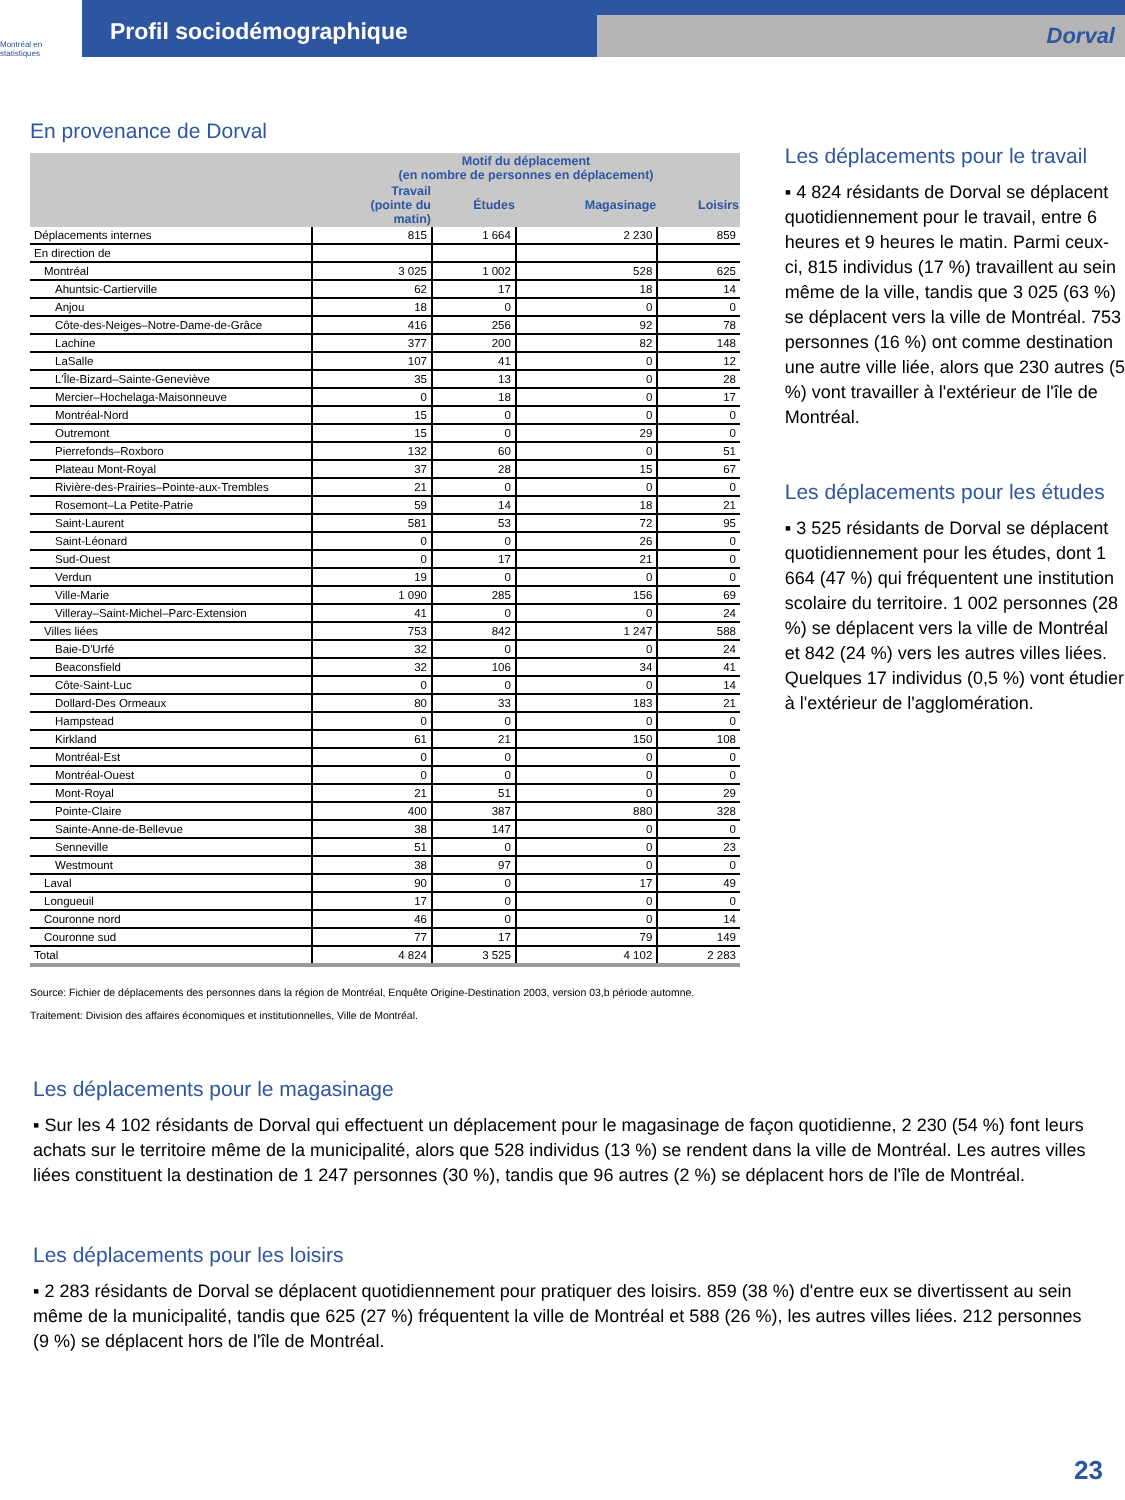Montréal en statistiques
Profil sociodémographique
Dorval
En provenance de Dorval
| | Motif du déplacement (en nombre de personnes en déplacement) | | | |
| --- | --- | --- | --- | --- |
| | Travail (pointe du matin) | Études | Magasinage | Loisirs |
| Déplacements internes | 815 | 1 664 | 2 230 | 859 |
| En direction de | | | | |
| Montréal | 3 025 | 1 002 | 528 | 625 |
| Ahuntsic-Cartierville | 62 | 17 | 18 | 14 |
| Anjou | 18 | 0 | 0 | 0 |
| Côte-des-Neiges–Notre-Dame-de-Grâce | 416 | 256 | 92 | 78 |
| Lachine | 377 | 200 | 82 | 148 |
| LaSalle | 107 | 41 | 0 | 12 |
| L'Île-Bizard–Sainte-Geneviève | 35 | 13 | 0 | 28 |
| Mercier–Hochelaga-Maisonneuve | 0 | 18 | 0 | 17 |
| Montréal-Nord | 15 | 0 | 0 | 0 |
| Outremont | 15 | 0 | 29 | 0 |
| Pierrefonds–Roxboro | 132 | 60 | 0 | 51 |
| Plateau Mont-Royal | 37 | 28 | 15 | 67 |
| Rivière-des-Prairies–Pointe-aux-Trembles | 21 | 0 | 0 | 0 |
| Rosemont–La Petite-Patrie | 59 | 14 | 18 | 21 |
| Saint-Laurent | 581 | 53 | 72 | 95 |
| Saint-Léonard | 0 | 0 | 26 | 0 |
| Sud-Ouest | 0 | 17 | 21 | 0 |
| Verdun | 19 | 0 | 0 | 0 |
| Ville-Marie | 1 090 | 285 | 156 | 69 |
| Villeray–Saint-Michel–Parc-Extension | 41 | 0 | 0 | 24 |
| Villes liées | 753 | 842 | 1 247 | 588 |
| Baie-D'Urfé | 32 | 0 | 0 | 24 |
| Beaconsfield | 32 | 106 | 34 | 41 |
| Côte-Saint-Luc | 0 | 0 | 0 | 14 |
| Dollard-Des Ormeaux | 80 | 33 | 183 | 21 |
| Hampstead | 0 | 0 | 0 | 0 |
| Kirkland | 61 | 21 | 150 | 108 |
| Montréal-Est | 0 | 0 | 0 | 0 |
| Montréal-Ouest | 0 | 0 | 0 | 0 |
| Mont-Royal | 21 | 51 | 0 | 29 |
| Pointe-Claire | 400 | 387 | 880 | 328 |
| Sainte-Anne-de-Bellevue | 38 | 147 | 0 | 0 |
| Senneville | 51 | 0 | 0 | 23 |
| Westmount | 38 | 97 | 0 | 0 |
| Laval | 90 | 0 | 17 | 49 |
| Longueuil | 17 | 0 | 0 | 0 |
| Couronne nord | 46 | 0 | 0 | 14 |
| Couronne sud | 77 | 17 | 79 | 149 |
| Total | 4 824 | 3 525 | 4 102 | 2 283 |
Source: Fichier de déplacements des personnes dans la région de Montréal, Enquête Origine-Destination 2003, version 03,b période automne.
Traitement: Division des affaires économiques et institutionnelles, Ville de Montréal.
Les déplacements pour le travail
▪ 4 824 résidants de Dorval se déplacent quotidiennement pour le travail, entre 6 heures et 9 heures le matin. Parmi ceux-ci, 815 individus (17 %) travaillent au sein même de la ville, tandis que 3 025 (63 %) se déplacent vers la ville de Montréal. 753 personnes (16 %) ont comme destination une autre ville liée, alors que 230 autres (5 %) vont travailler à l'extérieur de l'île de Montréal.
Les déplacements pour les études
▪ 3 525 résidants de Dorval se déplacent quotidiennement pour les études, dont 1 664 (47 %) qui fréquentent une institution scolaire du territoire. 1 002 personnes (28 %) se déplacent vers la ville de Montréal et 842 (24 %) vers les autres villes liées. Quelques 17 individus (0,5 %) vont étudier à l'extérieur de l'agglomération.
Les déplacements pour le magasinage
▪ Sur les 4 102 résidants de Dorval qui effectuent un déplacement pour le magasinage de façon quotidienne, 2 230 (54 %) font leurs achats sur le territoire même de la municipalité, alors que 528 individus (13 %) se rendent dans la ville de Montréal. Les autres villes liées constituent la destination de 1 247 personnes (30 %), tandis que 96 autres (2 %) se déplacent hors de l'île de Montréal.
Les déplacements pour les loisirs
▪ 2 283 résidants de Dorval se déplacent quotidiennement pour pratiquer des loisirs. 859 (38 %) d'entre eux se divertissent au sein même de la municipalité, tandis que 625 (27 %) fréquentent la ville de Montréal et 588 (26 %), les autres villes liées. 212 personnes (9 %) se déplacent hors de l'île de Montréal.
23